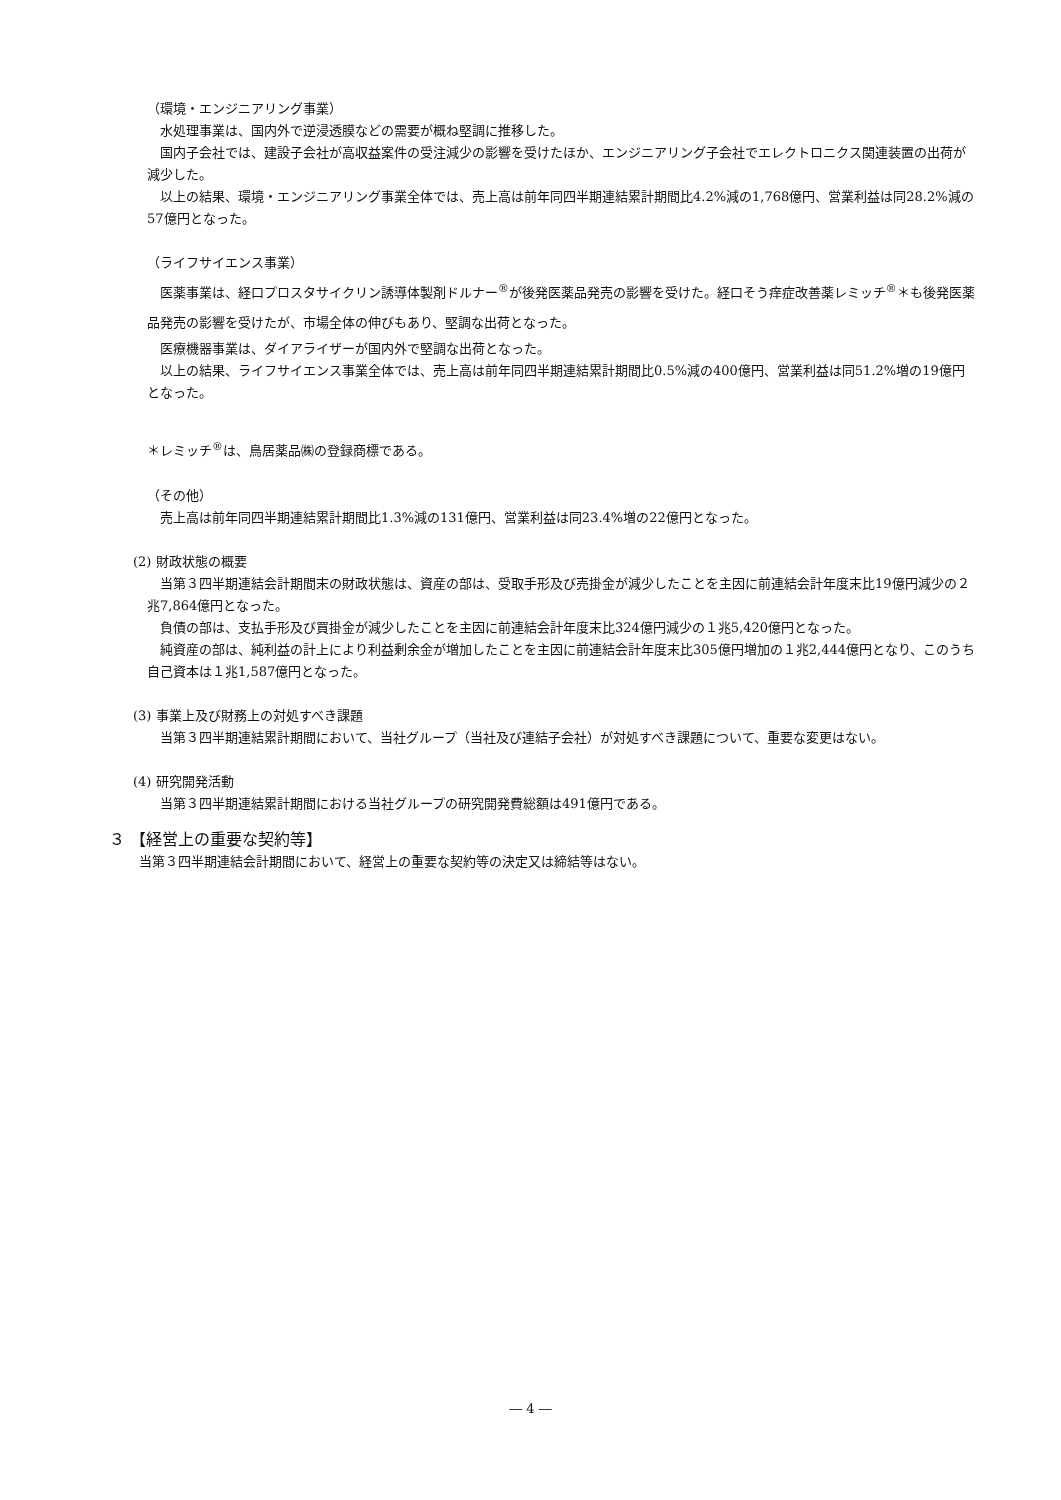（環境・エンジニアリング事業）
水処理事業は、国内外で逆浸透膜などの需要が概ね堅調に推移した。
国内子会社では、建設子会社が高収益案件の受注減少の影響を受けたほか、エンジニアリング子会社でエレクトロニクス関連装置の出荷が減少した。
以上の結果、環境・エンジニアリング事業全体では、売上高は前年同四半期連結累計期間比4.2%減の1,768億円、営業利益は同28.2%減の57億円となった。
（ライフサイエンス事業）
医薬事業は、経口プロスタサイクリン誘導体製剤ドルナー<sup>®</sup>が後発医薬品発売の影響を受けた。経口そう痒症改善薬レミッチ<sup>®</sup>＊も後発医薬品発売の影響を受けたが、市場全体の伸びもあり、堅調な出荷となった。
医療機器事業は、ダイアライザーが国内外で堅調な出荷となった。
以上の結果、ライフサイエンス事業全体では、売上高は前年同四半期連結累計期間比0.5%減の400億円、営業利益は同51.2%増の19億円となった。
＊レミッチ<sup>®</sup>は、鳥居薬品㈱の登録商標である。
（その他）
売上高は前年同四半期連結累計期間比1.3%減の131億円、営業利益は同23.4%増の22億円となった。
(2) 財政状態の概要
当第３四半期連結会計期間末の財政状態は、資産の部は、受取手形及び売掛金が減少したことを主因に前連結会計年度末比19億円減少の２兆7,864億円となった。
負債の部は、支払手形及び買掛金が減少したことを主因に前連結会計年度末比324億円減少の１兆5,420億円となった。
純資産の部は、純利益の計上により利益剰余金が増加したことを主因に前連結会計年度末比305億円増加の１兆2,444億円となり、このうち自己資本は１兆1,587億円となった。
(3) 事業上及び財務上の対処すべき課題
当第３四半期連結累計期間において、当社グループ（当社及び連結子会社）が対処すべき課題について、重要な変更はない。
(4) 研究開発活動
当第３四半期連結累計期間における当社グループの研究開発費総額は491億円である。
３ 【経営上の重要な契約等】
当第３四半期連結会計期間において、経営上の重要な契約等の決定又は締結等はない。
― 4 ―